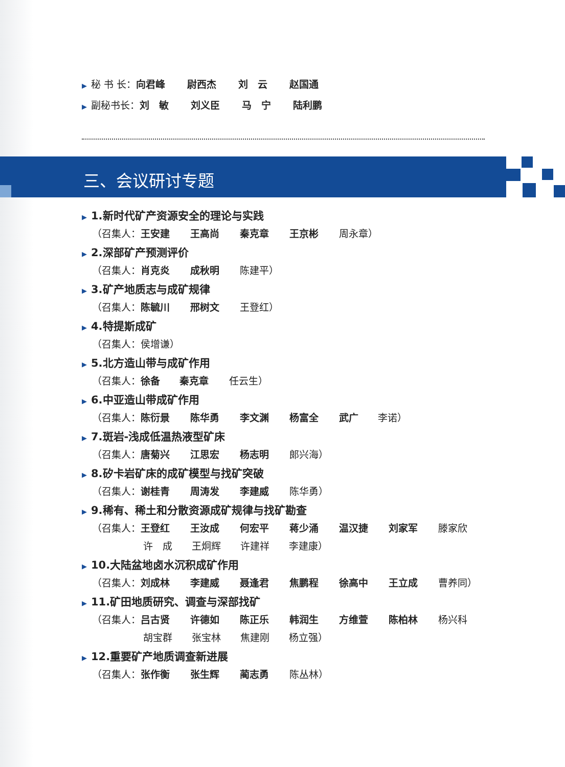▶ 秘 书 长： 向君峰 尉西杰 刘　云 赵国通
▶ 副秘书长： 刘　敏 刘义臣 马　宁 陆利鹏
三、会议研讨专题
▶ 1.新时代矿产资源安全的理论与实践
（召集人： 王安建 王高尚 秦克章 王京彬 周永章）
▶ 2.深部矿产预测评价
（召集人： 肖克炎 成秋明 陈建平）
▶ 3.矿产地质志与成矿规律
（召集人： 陈毓川 邢树文 王登红）
▶ 4.特提斯成矿
（召集人：侯增谦）
▶ 5.北方造山带与成矿作用
（召集人： 徐备 秦克章 任云生）
▶ 6.中亚造山带成矿作用
（召集人： 陈衍景 陈华勇 李文渊 杨富全 武广 李诺）
▶ 7.斑岩-浅成低温热液型矿床
（召集人： 唐菊兴 江思宏 杨志明 郎兴海）
▶ 8.矽卡岩矿床的成矿模型与找矿突破
（召集人： 谢桂青 周涛发 李建威 陈华勇）
▶ 9.稀有、稀土和分散资源成矿规律与找矿勘查
（召集人： 王登红 王汝成 何宏平 蒋少涌 温汉捷 刘家军 滕家欣
许　成　　王炯辉　　许建祥　　李建康）
▶ 10.大陆盆地卤水沉积成矿作用
（召集人： 刘成林 李建威 聂逢君 焦鹏程 徐高中 王立成 曹养同）
▶ 11.矿田地质研究、调查与深部找矿
（召集人： 吕古贤 许德如 陈正乐 韩润生 方维萱 陈柏林 杨兴科
胡宝群　　张宝林　　焦建刚　　杨立强）
▶ 12.重要矿产地质调查新进展
（召集人： 张作衡 张生辉 蔺志勇 陈丛林）